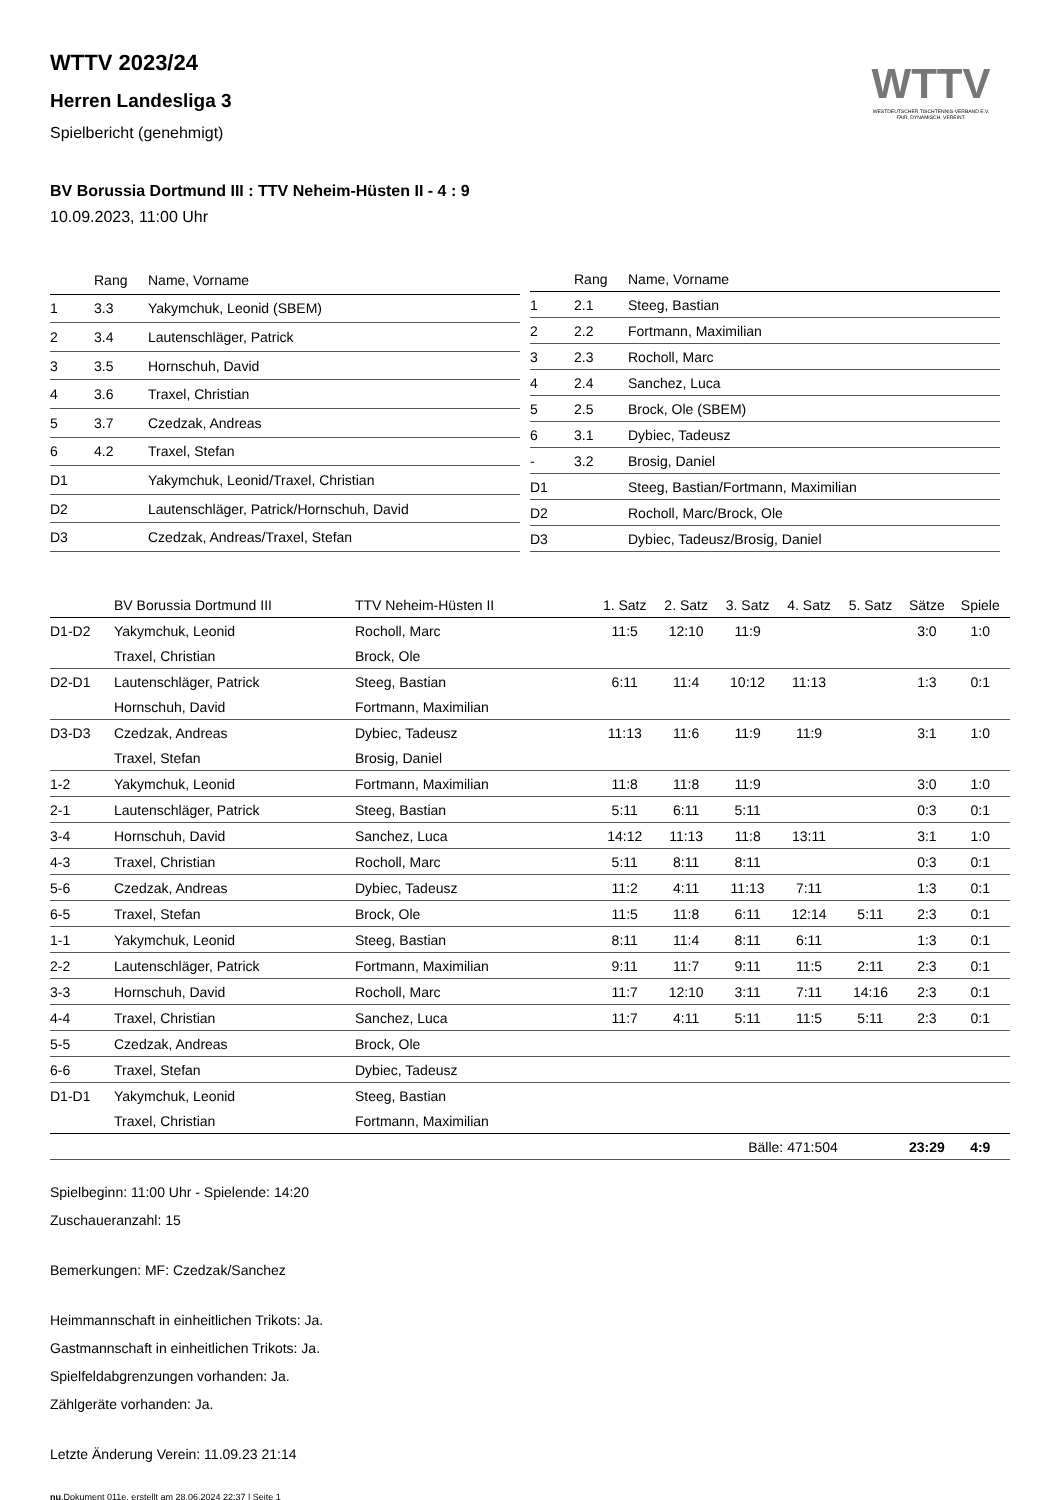WTTV
WESTDEUTSCHER TISCHTENNIS-VERBAND E.V.
FAIR. DYNAMISCH. VEREINT.
WTTV 2023/24
Herren Landesliga 3
Spielbericht (genehmigt)
BV Borussia Dortmund III : TTV Neheim-Hüsten II - 4 : 9
10.09.2023, 11:00 Uhr
| | Rang | Name, Vorname |
| --- | --- | --- |
| 1 | 3.3 | Yakymchuk, Leonid (SBEM) |
| 2 | 3.4 | Lautenschläger, Patrick |
| 3 | 3.5 | Hornschuh, David |
| 4 | 3.6 | Traxel, Christian |
| 5 | 3.7 | Czedzak, Andreas |
| 6 | 4.2 | Traxel, Stefan |
| D1 | | Yakymchuk, Leonid/Traxel, Christian |
| D2 | | Lautenschläger, Patrick/Hornschuh, David |
| D3 | | Czedzak, Andreas/Traxel, Stefan |
| | Rang | Name, Vorname |
| --- | --- | --- |
| 1 | 2.1 | Steeg, Bastian |
| 2 | 2.2 | Fortmann, Maximilian |
| 3 | 2.3 | Rocholl, Marc |
| 4 | 2.4 | Sanchez, Luca |
| 5 | 2.5 | Brock, Ole (SBEM) |
| 6 | 3.1 | Dybiec, Tadeusz |
| - | 3.2 | Brosig, Daniel |
| D1 | | Steeg, Bastian/Fortmann, Maximilian |
| D2 | | Rocholl, Marc/Brock, Ole |
| D3 | | Dybiec, Tadeusz/Brosig, Daniel |
| | BV Borussia Dortmund III | TTV Neheim-Hüsten II | 1. Satz | 2. Satz | 3. Satz | 4. Satz | 5. Satz | Sätze | Spiele |
| --- | --- | --- | --- | --- | --- | --- | --- | --- | --- |
| D1-D2 | Yakymchuk, Leonid | Rocholl, Marc | 11:5 | 12:10 | 11:9 | | | 3:0 | 1:0 |
| | Traxel, Christian | Brock, Ole | | | | | | | |
| D2-D1 | Lautenschläger, Patrick | Steeg, Bastian | 6:11 | 11:4 | 10:12 | 11:13 | | 1:3 | 0:1 |
| | Hornschuh, David | Fortmann, Maximilian | | | | | | | |
| D3-D3 | Czedzak, Andreas | Dybiec, Tadeusz | 11:13 | 11:6 | 11:9 | 11:9 | | 3:1 | 1:0 |
| | Traxel, Stefan | Brosig, Daniel | | | | | | | |
| 1-2 | Yakymchuk, Leonid | Fortmann, Maximilian | 11:8 | 11:8 | 11:9 | | | 3:0 | 1:0 |
| 2-1 | Lautenschläger, Patrick | Steeg, Bastian | 5:11 | 6:11 | 5:11 | | | 0:3 | 0:1 |
| 3-4 | Hornschuh, David | Sanchez, Luca | 14:12 | 11:13 | 11:8 | 13:11 | | 3:1 | 1:0 |
| 4-3 | Traxel, Christian | Rocholl, Marc | 5:11 | 8:11 | 8:11 | | | 0:3 | 0:1 |
| 5-6 | Czedzak, Andreas | Dybiec, Tadeusz | 11:2 | 4:11 | 11:13 | 7:11 | | 1:3 | 0:1 |
| 6-5 | Traxel, Stefan | Brock, Ole | 11:5 | 11:8 | 6:11 | 12:14 | 5:11 | 2:3 | 0:1 |
| 1-1 | Yakymchuk, Leonid | Steeg, Bastian | 8:11 | 11:4 | 8:11 | 6:11 | | 1:3 | 0:1 |
| 2-2 | Lautenschläger, Patrick | Fortmann, Maximilian | 9:11 | 11:7 | 9:11 | 11:5 | 2:11 | 2:3 | 0:1 |
| 3-3 | Hornschuh, David | Rocholl, Marc | 11:7 | 12:10 | 3:11 | 7:11 | 14:16 | 2:3 | 0:1 |
| 4-4 | Traxel, Christian | Sanchez, Luca | 11:7 | 4:11 | 5:11 | 11:5 | 5:11 | 2:3 | 0:1 |
| 5-5 | Czedzak, Andreas | Brock, Ole | | | | | | | |
| 6-6 | Traxel, Stefan | Dybiec, Tadeusz | | | | | | | |
| D1-D1 | Yakymchuk, Leonid | Steeg, Bastian | | | | | | | |
| | Traxel, Christian | Fortmann, Maximilian | | | | | | | |
| | | | | Bälle: 471:504 | | | | 23:29 | 4:9 |
Spielbeginn: 11:00 Uhr - Spielende: 14:20
Zuschaueranzahl: 15
Bemerkungen: MF: Czedzak/Sanchez
Heimmannschaft in einheitlichen Trikots: Ja.
Gastmannschaft in einheitlichen Trikots: Ja.
Spielfeldabgrenzungen vorhanden: Ja.
Zählgeräte vorhanden: Ja.
Letzte Änderung Verein: 11.09.23 21:14
nu.Dokument 011e, erstellt am 28.06.2024 22:37 | Seite 1